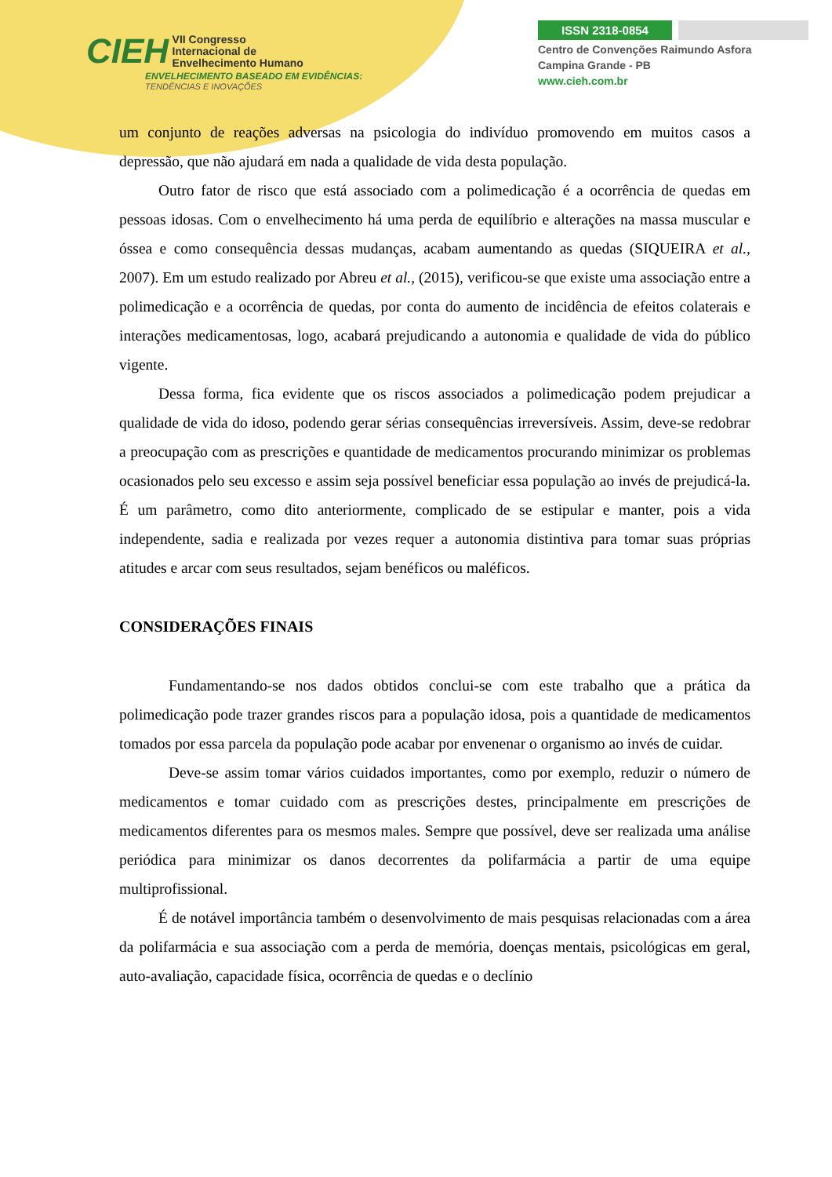CIEH VII Congresso
Internacional de
Envelhecimento Humano
ENVELHECIMENTO BASEADO EM EVIDÊNCIAS:
TENDÊNCIAS E INOVAÇÕES
ISSN 2318-0854
Centro de Convenções Raimundo Asfora
Campina Grande - PB
www.cieh.com.br
um conjunto de reações adversas na psicologia do indivíduo promovendo em muitos casos a depressão, que não ajudará em nada a qualidade de vida desta população.
Outro fator de risco que está associado com a polimedicação é a ocorrência de quedas em pessoas idosas. Com o envelhecimento há uma perda de equilíbrio e alterações na massa muscular e óssea e como consequência dessas mudanças, acabam aumentando as quedas (SIQUEIRA et al., 2007). Em um estudo realizado por Abreu et al., (2015), verificou-se que existe uma associação entre a polimedicação e a ocorrência de quedas, por conta do aumento de incidência de efeitos colaterais e interações medicamentosas, logo, acabará prejudicando a autonomia e qualidade de vida do público vigente.
Dessa forma, fica evidente que os riscos associados a polimedicação podem prejudicar a qualidade de vida do idoso, podendo gerar sérias consequências irreversíveis. Assim, deve-se redobrar a preocupação com as prescrições e quantidade de medicamentos procurando minimizar os problemas ocasionados pelo seu excesso e assim seja possível beneficiar essa população ao invés de prejudicá-la. É um parâmetro, como dito anteriormente, complicado de se estipular e manter, pois a vida independente, sadia e realizada por vezes requer a autonomia distintiva para tomar suas próprias atitudes e arcar com seus resultados, sejam benéficos ou maléficos.
CONSIDERAÇÕES FINAIS
Fundamentando-se nos dados obtidos conclui-se com este trabalho que a prática da polimedicação pode trazer grandes riscos para a população idosa, pois a quantidade de medicamentos tomados por essa parcela da população pode acabar por envenenar o organismo ao invés de cuidar.
Deve-se assim tomar vários cuidados importantes, como por exemplo, reduzir o número de medicamentos e tomar cuidado com as prescrições destes, principalmente em prescrições de medicamentos diferentes para os mesmos males. Sempre que possível, deve ser realizada uma análise periódica para minimizar os danos decorrentes da polifarmácia a partir de uma equipe multiprofissional.
É de notável importância também o desenvolvimento de mais pesquisas relacionadas com a área da polifarmácia e sua associação com a perda de memória, doenças mentais, psicológicas em geral, auto-avaliação, capacidade física, ocorrência de quedas e o declínio